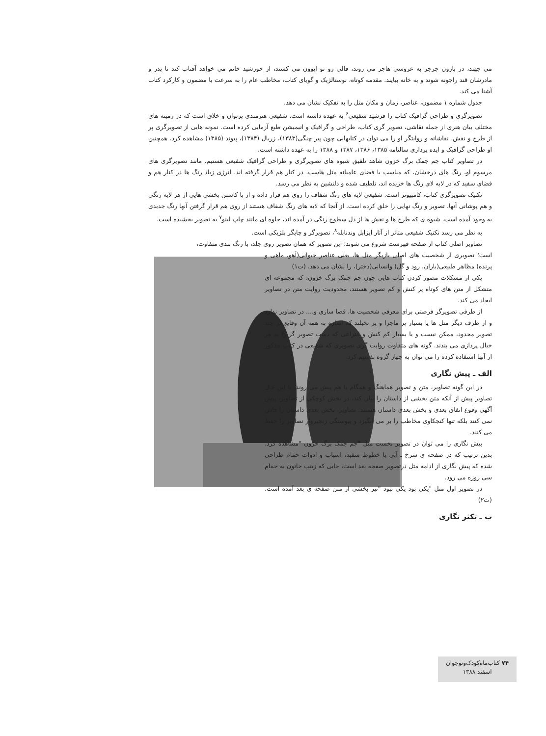می جهند، در بارون جرجر به عروسی هاجر می روند، قالی رو تو ایوون می کشند، از خورشید خانم می خواهد آفتاب کند تا پدر و مادرشان قند راجونه شوند و به خانه بیایند. مقدمه کوتاه، نوستالژیک و گویای کتاب، مخاطب عام را به سرعت با مضمون و کارکرد کتاب آشنا می کند.
جدول شماره ۱ مضمون، عناصر، زمان و مکان متل را به تفکیک نشان می دهد.
تصویرگری و طراحی گرافیک کتاب را فرشید شفیعی<sup>۶</sup> به عهده داشته است. شفیعی هنرمندی پرتوان و خلاق است که در زمینه های مختلف بیان هنری از جمله نقاشی، تصویر گری کتاب، طراحی و گرافیک و انیمیشن طبع آزمایی کرده است. نمونه هایی از تصویرگری پر از طرح و نقش، نقاشانه و روایتگر او را می توان در کتابهایی چون پیر چنگی(۱۳۸۳)، زربال (۱۳۸۴)، پیوند (۱۳۸۵) مشاهده کرد. همچنین او طراحی گرافیک و ایده پردازی سالنامه ۱۳۸۵، ۱۳۸۶، ۱۳۸۷ و ۱۳۸۸ را به عهده داشته است.
در تصاویر کتاب جم جمک برگ خزون شاهد تلفیق شیوه های تصویرگری و طراحی گرافیک شفیعی هستیم. مانند تصویرگری های مرسوم او، رنگ های درخشان، که مناسب با فضای عامیانه متل هاست، در کنار هم قرار گرفته اند. انرژی زیاد رنگ ها در کنار هم و فضای سفید که در لابه لای رنگ ها خزیده اند، تلطیف شده و دلنشین به نظر می رسد.
تکنیک تصویرگری کتاب، کامپیوتر است. شفیعی لایه های رنگ شفاف را روی هم قرار داده و از با کاستن بخشی هایی از هر لایه رنگی و هم پوشانی آنها، تصویر و رنگ نهایی را خلق کرده است. از آنجا که لایه های رنگ شفاف هستند از روی هم قرار گرفتن آنها رنگ جدیدی به وجود آمده است. شیوه ی که طرح ها و نقش ها از دل سطوح رنگی در آمده اند، جلوه ای مانند چاپ لینو<sup>۷</sup> به تصویر بخشیده است.
به نظر می رسد تکنیک شفیعی متاثر از آثار ایزابل وندنابله<sup>۸</sup>، تصویرگر و چاپگر بلژیکی است.
تصاویر اصلی کتاب از صفحه فهرست شروع می شوند؛ این تصویر که همان تصویر روی جلد، با رنگ بندی متفاوت،
است؛ تصویری از شخصیت های اصلی بازیگر متل ها، یعنی عناصر حیوانی(آهو، ماهی و پرنده) مظاهر طبیعی(باران، رود و گل) وانسانی(دختر)، را نشان می دهد. (ت۱)
یکی از مشکلات مصور کردن کتاب هایی چون جم جمک برگ خزون، که مجموعه ای متشکل از متن های کوتاه پر کنش و کم تصویر هستند، محدودیت روایت متن در تصاویر ایجاد می کند.
از طرفی تصویرگر فرصتی برای معرفی شخصیت ها، فضا سازی و.... در تصاویر ندارد و از طرف دیگر متل ها یا بسیار پر ماجرا و پر تخیلند که اشاره به همه آن وقایع در چند تصویر محدود، ممکن نیست و یا بسیار کم کنش و انتزاعی که دست تصویر گر را به هر خیال پردازی می بندند. گونه های متفاوت روایت گری تصویری که شفیعی در کتاب مذکور از آنها استفاده کرده را می توان به چهار گروه تقسیم کرد.
الف ـ پیش نگاری
در این گونه تصاویر، متن و تصویر هماهنگ و همگام با هم پیش می روند، با این حال تصاویر پیش از آنکه متن بخشی از داستان را بیان کند، در بخش کوچکی از تصاویر، پیش آگهی وقوع اتفاق بعدی و بخش بعدی داستان هستند. تصاویر، بخش بعدی داستان را فاش نمی کنند بلکه تنها کنجکاوی مخاطب را بر می انگیزد و پیوستگی زنجیروار تصاویر را حفظ می کنند.
پیش نگاری را می توان در تصویر نخست متل "جم جمک برگ خزون "مشاهده کرد. بدین ترتیب که در صفحه ی سرخ ـ آبی با خطوط سفید، اسباب و ادوات حمام طراحی شده که پیش نگاری از ادامه متل درتصویر صفحه بعد است، جایی که زینب خاتون به حمام سی روزه می رود.
در تصویر اول متل "یکی بود یکی نبود "نیز بخشی از متن صفحه ی بعد آمده است. (ت۲)
ب ـ تکثر نگاری
۷۴ کتاب‌ماه‌کودک‌ونوجوان
اسفند ۱۳۸۸